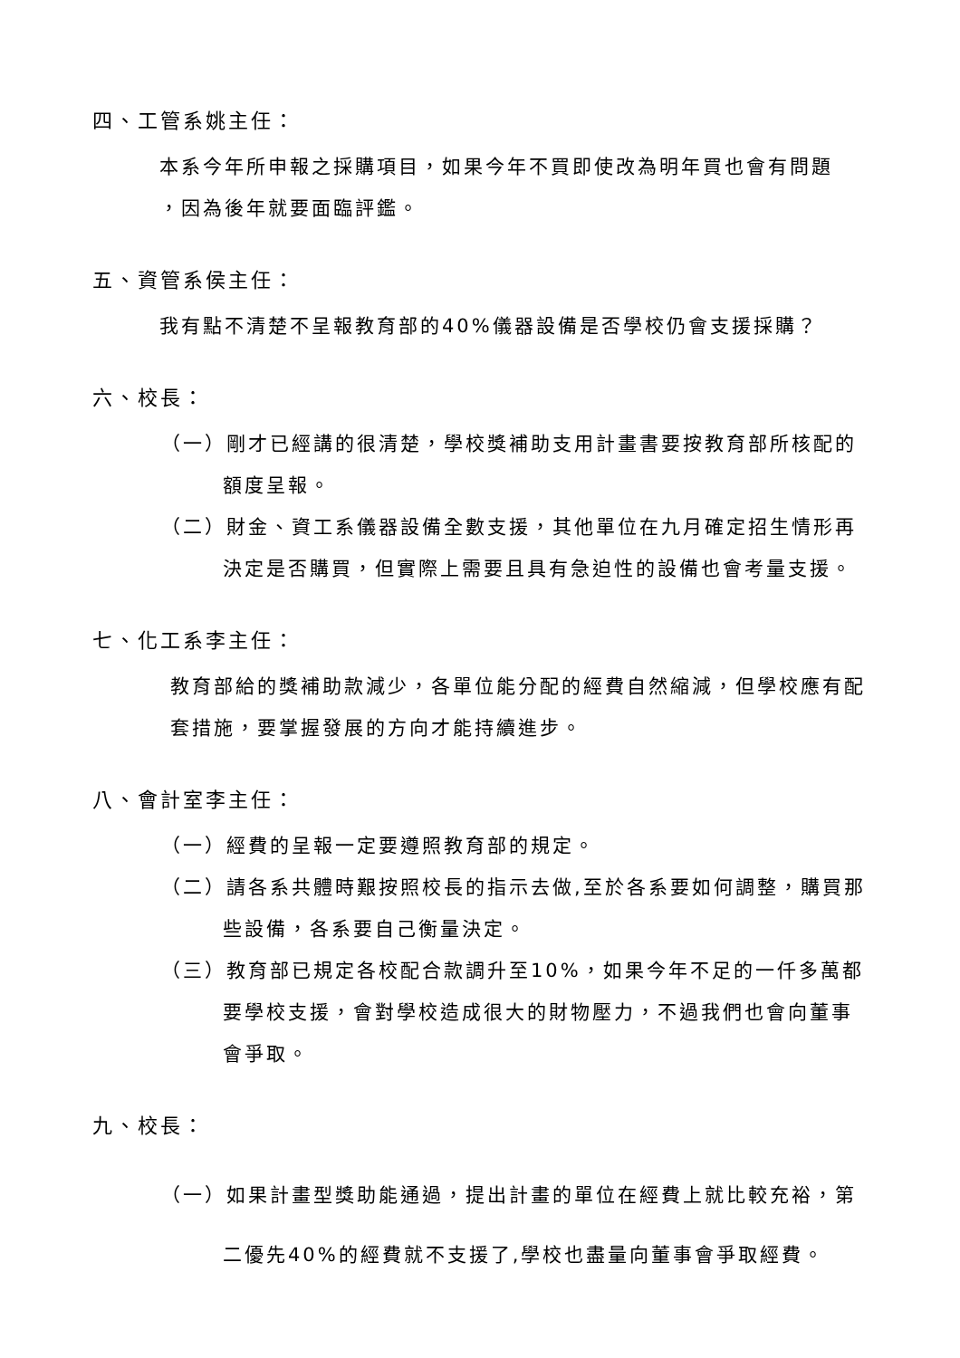四、工管系姚主任：
本系今年所申報之採購項目，如果今年不買即使改為明年買也會有問題
，因為後年就要面臨評鑑。
五、資管系侯主任：
我有點不清楚不呈報教育部的40%儀器設備是否學校仍會支援採購？
六、校長：
（一）剛才已經講的很清楚，學校獎補助支用計畫書要按教育部所核配的額度呈報。
（二）財金、資工系儀器設備全數支援，其他單位在九月確定招生情形再決定是否購買，但實際上需要且具有急迫性的設備也會考量支援。
七、化工系李主任：
教育部給的獎補助款減少，各單位能分配的經費自然縮減，但學校應有配套措施，要掌握發展的方向才能持續進步。
八、會計室李主任：
（一）經費的呈報一定要遵照教育部的規定。
（二）請各系共體時艱按照校長的指示去做,至於各系要如何調整，購買那些設備，各系要自己衡量決定。
（三）教育部已規定各校配合款調升至10%，如果今年不足的一仟多萬都要學校支援，會對學校造成很大的財物壓力，不過我們也會向董事會爭取。
九、校長：
（一）如果計畫型獎助能通過，提出計畫的單位在經費上就比較充裕，第二優先40%的經費就不支援了,學校也盡量向董事會爭取經費。